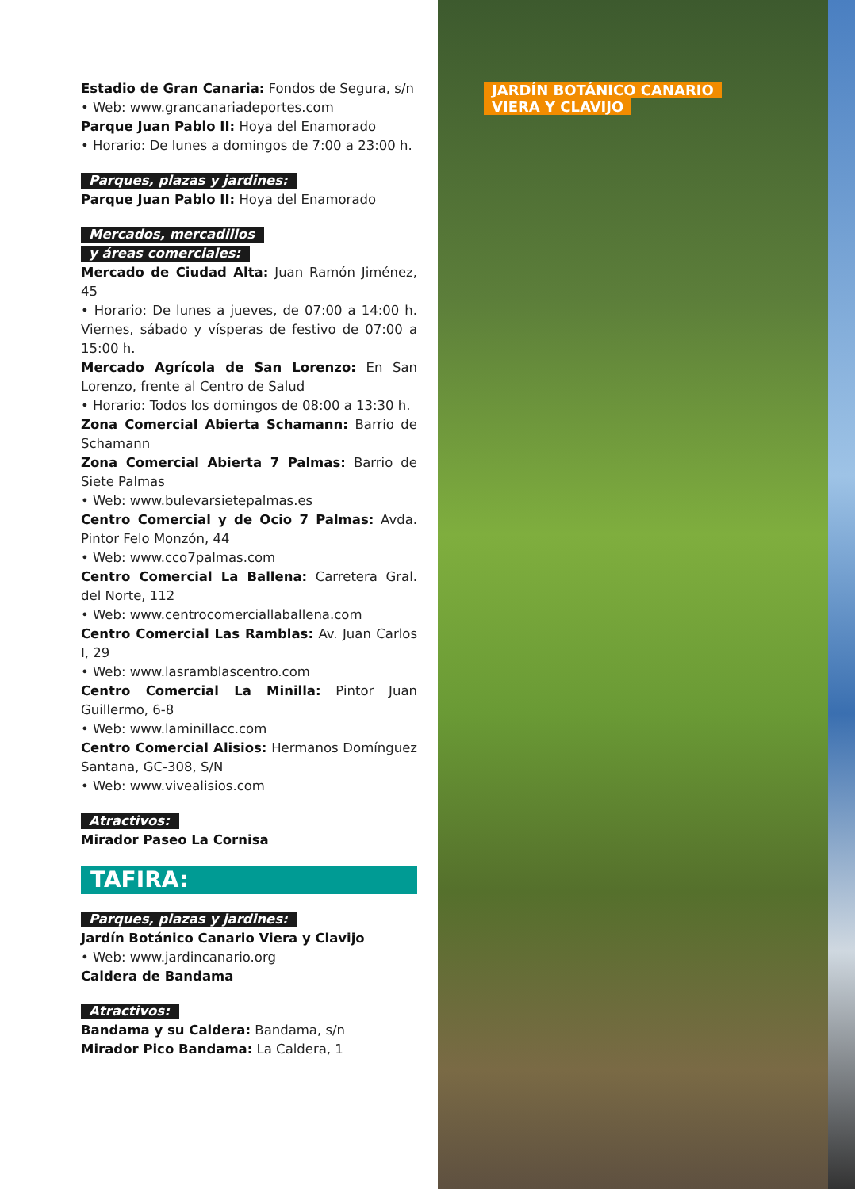Estadio de Gran Canaria: Fondos de Segura, s/n
• Web: www.grancanariadeportes.com
Parque Juan Pablo II: Hoya del Enamorado
• Horario: De lunes a domingos de 7:00 a 23:00 h.
Parques, plazas y jardines:
Parque Juan Pablo II: Hoya del Enamorado
Mercados, mercadillos
y áreas comerciales:
Mercado de Ciudad Alta: Juan Ramón Jiménez, 45
• Horario: De lunes a jueves, de 07:00 a 14:00 h. Viernes, sábado y vísperas de festivo de 07:00 a 15:00 h.
Mercado Agrícola de San Lorenzo: En San Lorenzo, frente al Centro de Salud
• Horario: Todos los domingos de 08:00 a 13:30 h.
Zona Comercial Abierta Schamann: Barrio de Schamann
Zona Comercial Abierta 7 Palmas: Barrio de Siete Palmas
• Web: www.bulevarsietepalmas.es
Centro Comercial y de Ocio 7 Palmas: Avda. Pintor Felo Monzón, 44
• Web: www.cco7palmas.com
Centro Comercial La Ballena: Carretera Gral. del Norte, 112
• Web: www.centrocomerciallaballena.com
Centro Comercial Las Ramblas: Av. Juan Carlos I, 29
• Web: www.lasramblascentro.com
Centro Comercial La Minilla: Pintor Juan Guillermo, 6-8
• Web: www.laminillacc.com
Centro Comercial Alisios: Hermanos Domínguez Santana, GC-308, S/N
• Web: www.vivealisios.com
Atractivos:
Mirador Paseo La Cornisa
TAFIRA:
Parques, plazas y jardines:
Jardín Botánico Canario Viera y Clavijo
• Web: www.jardincanario.org
Caldera de Bandama
Atractivos:
Bandama y su Caldera: Bandama, s/n
Mirador Pico Bandama: La Caldera, 1
JARDÍN BOTÁNICO CANARIO
VIERA Y CLAVIJO